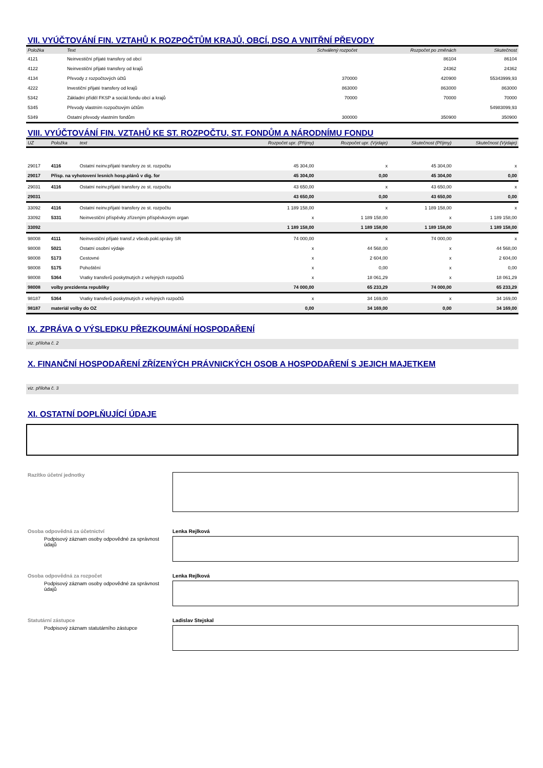VII. VYÚČTOVÁNÍ FIN. VZTAHŮ K ROZPOČTŮM KRAJŮ, OBCÍ, DSO A VNITŘNÍ PŘEVODY
| Položka | Text | Schválený rozpočet | Rozpočet po změnách | Skutečnost |
| --- | --- | --- | --- | --- |
| 4121 | Neinvestiční přijaté transfery od obcí | | 86104 | 86104 |
| 4122 | Neinvestiční přijaté transfery od krajů | | 24362 | 24362 |
| 4134 | Převody z rozpočtových účtů | 370000 | 420900 | 55343999,93 |
| 4222 | Investiční přijaté transfery od krajů | 863000 | 863000 | 863000 |
| 5342 | Základní příděl FKSP a sociál.fondu obcí a krajů | 70000 | 70000 | 70000 |
| 5345 | Převody vlastním rozpočtovým účtům | | | 54983099,93 |
| 5349 | Ostatní převody vlastním fondům | 300000 | 350900 | 350900 |
VIII. VYÚČTOVÁNÍ FIN. VZTAHŮ KE ST. ROZPOČTU, ST. FONDŮM A NÁRODNÍMU FONDU
| UZ | Položka | text | Rozpočet upr. (Příjmy) | Rozpočet upr. (Výdaje) | Skutečnost (Příjmy) | Skutečnost (Výdaje) |
| --- | --- | --- | --- | --- | --- | --- |
| 29017 | 4116 | Ostatní neinv.přijaté transfery ze st. rozpočtu | 45 304,00 | x | 45 304,00 | x |
| 29017 | Přísp. na vyhotovení lesních hosp.plánů v dig. for | | 45 304,00 | 0,00 | 45 304,00 | 0,00 |
| 29031 | 4116 | Ostatní neinv.přijaté transfery ze st. rozpočtu | 43 650,00 | x | 43 650,00 | x |
| 29031 | | | 43 650,00 | 0,00 | 43 650,00 | 0,00 |
| 33092 | 4116 | Ostatní neinv.přijaté transfery ze st. rozpočtu | 1 189 158,00 | x | 1 189 158,00 | x |
| 33092 | 5331 | Neinvestiční příspěvky zřízeným příspěvkovým organ | x | 1 189 158,00 | x | 1 189 158,00 |
| 33092 | | | 1 189 158,00 | 1 189 158,00 | 1 189 158,00 | 1 189 158,00 |
| 98008 | 4111 | Neinvestiční přijaté transf.z všeob.pokl.správy SR | 74 000,00 | x | 74 000,00 | x |
| 98008 | 5021 | Ostatní osobní výdaje | x | 44 568,00 | x | 44 568,00 |
| 98008 | 5173 | Cestovné | x | 2 604,00 | x | 2 604,00 |
| 98008 | 5175 | Pohoštění | x | 0,00 | x | 0,00 |
| 98008 | 5364 | Vratky transferů poskytnutých z veřejných rozpočtů | x | 18 061,29 | x | 18 061,29 |
| 98008 | volby prezidenta republiky | | 74 000,00 | 65 233,29 | 74 000,00 | 65 233,29 |
| 98187 | 5364 | Vratky transferů poskytnutých z veřejných rozpočtů | x | 34 169,00 | x | 34 169,00 |
| 98187 | materiál volby do OZ | | 0,00 | 34 169,00 | 0,00 | 34 169,00 |
IX. ZPRÁVA O VÝSLEDKU PŘEZKOUMÁNÍ HOSPODAŘENÍ
viz. příloha č. 2
X. FINANČNÍ HOSPODAŘENÍ ZŘÍZENÝCH PRÁVNICKÝCH OSOB A HOSPODAŘENÍ S JEJICH MAJETKEM
viz. příloha č. 3
XI. OSTATNÍ DOPLŇUJÍCÍ ÚDAJE
Razítko účetní jednotky
Osoba odpovědná za účetnictví Lenka Rejlková
Podpisový záznam osoby odpovědné za správnost údajů
Osoba odpovědná za rozpočet Lenka Rejlková
Podpisový záznam osoby odpovědné za správnost údajů
Statutární zástupce Ladislav Stejskal
Podpisový záznam statutárního zástupce